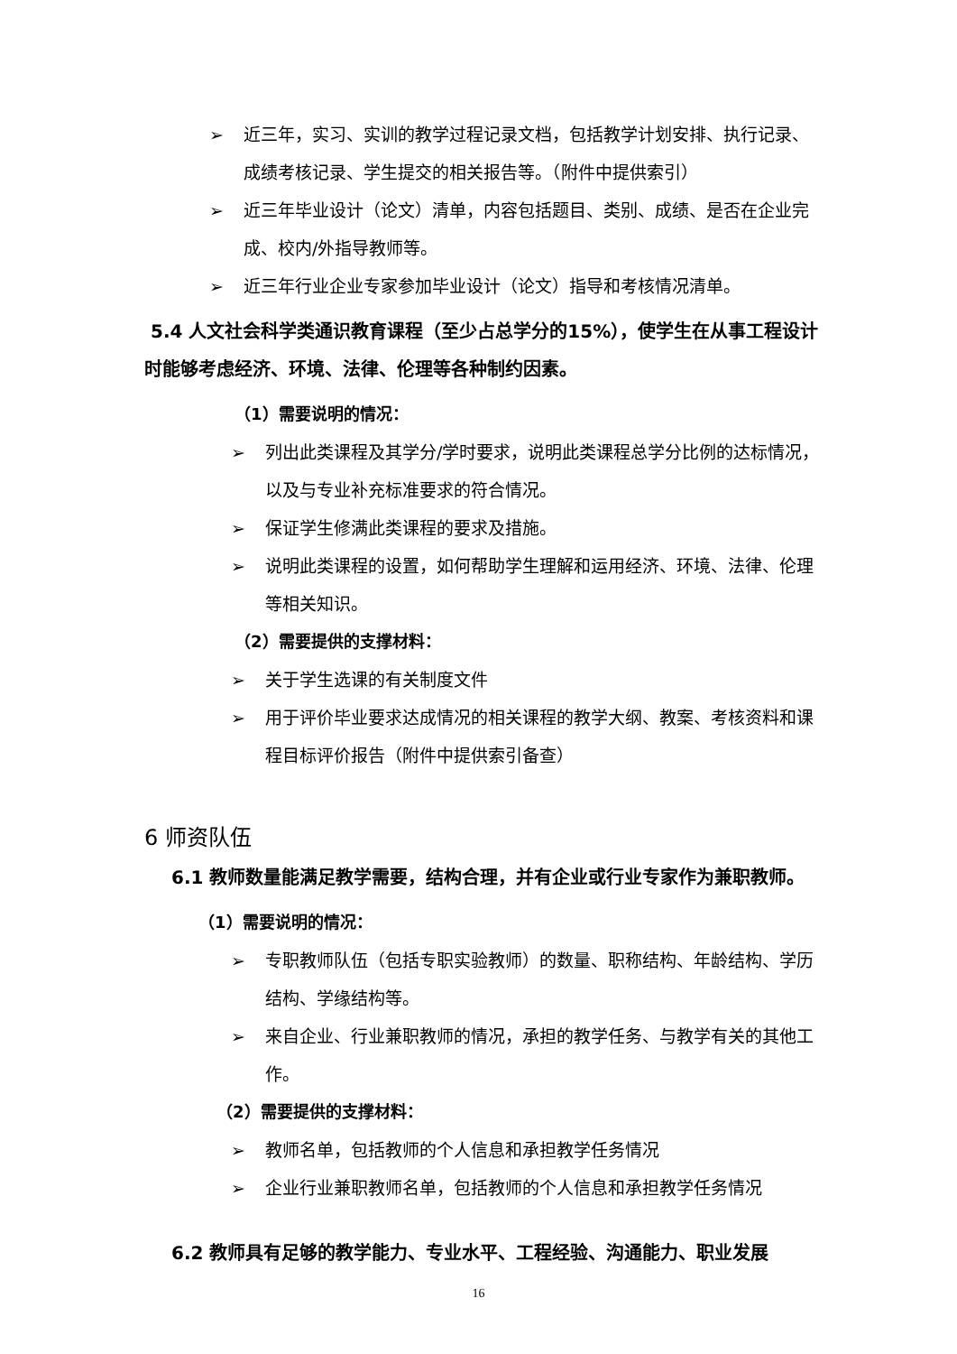➢ 近三年，实习、实训的教学过程记录文档，包括教学计划安排、执行记录、成绩考核记录、学生提交的相关报告等。（附件中提供索引）
➢ 近三年毕业设计（论文）清单，内容包括题目、类别、成绩、是否在企业完成、校内/外指导教师等。
➢ 近三年行业企业专家参加毕业设计（论文）指导和考核情况清单。
5.4 人文社会科学类通识教育课程（至少占总学分的15%），使学生在从事工程设计时能够考虑经济、环境、法律、伦理等各种制约因素。
（1）需要说明的情况：
➢ 列出此类课程及其学分/学时要求，说明此类课程总学分比例的达标情况，以及与专业补充标准要求的符合情况。
➢ 保证学生修满此类课程的要求及措施。
➢ 说明此类课程的设置，如何帮助学生理解和运用经济、环境、法律、伦理等相关知识。
（2）需要提供的支撑材料：
➢ 关于学生选课的有关制度文件
➢ 用于评价毕业要求达成情况的相关课程的教学大纲、教案、考核资料和课程目标评价报告（附件中提供索引备查）
6 师资队伍
6.1 教师数量能满足教学需要，结构合理，并有企业或行业专家作为兼职教师。
（1）需要说明的情况：
➢ 专职教师队伍（包括专职实验教师）的数量、职称结构、年龄结构、学历结构、学缘结构等。
➢ 来自企业、行业兼职教师的情况，承担的教学任务、与教学有关的其他工作。
（2）需要提供的支撑材料：
➢ 教师名单，包括教师的个人信息和承担教学任务情况
➢ 企业行业兼职教师名单，包括教师的个人信息和承担教学任务情况
6.2 教师具有足够的教学能力、专业水平、工程经验、沟通能力、职业发展
16